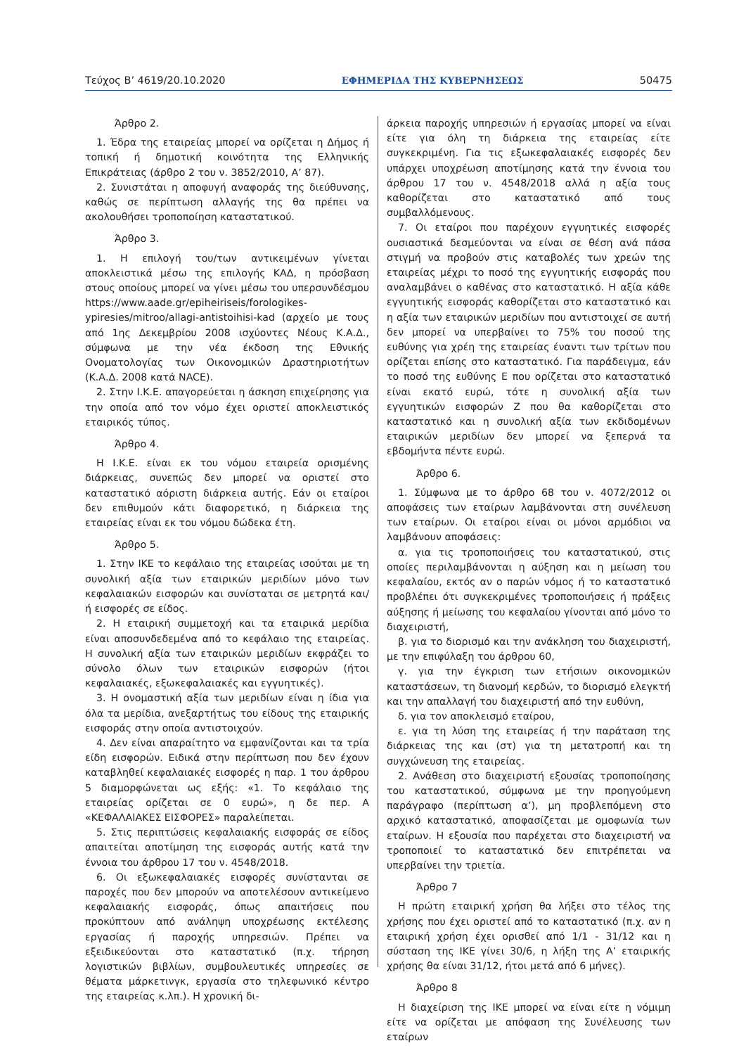Τεύχος Β’ 4619/20.10.2020 ΕΦΗΜΕΡΙΔΑ ΤΗΣ ΚΥΒΕΡΝΗΣΕΩΣ 50475
Άρθρο 2.
1. Έδρα της εταιρείας μπορεί να ορίζεται η Δήμος ή τοπική ή δημοτική κοινότητα της Ελληνικής Επικράτειας (άρθρο 2 του ν. 3852/2010, Α’ 87).
2. Συνιστάται η αποφυγή αναφοράς της διεύθυνσης, καθώς σε περίπτωση αλλαγής της θα πρέπει να ακολουθήσει τροποποίηση καταστατικού.
Άρθρο 3.
1. Η επιλογή του/των αντικειμένων γίνεται αποκλειστικά μέσω της επιλογής ΚΑΔ, η πρόσβαση στους οποίους μπορεί να γίνει μέσω του υπερσυνδέσμου https://www.aade.gr/epiheiriseis/forologikes-ypiresies/mitroo/allagi-antistoihisi-kad (αρχείο με τους από 1ης Δεκεμβρίου 2008 ισχύοντες Νέους Κ.Α.Δ., σύμφωνα με την νέα έκδοση της Εθνικής Ονοματολογίας των Οικονομικών Δραστηριοτήτων (Κ.Α.Δ. 2008 κατά NACE).
2. Στην Ι.Κ.Ε. απαγορεύεται η άσκηση επιχείρησης για την οποία από τον νόμο έχει οριστεί αποκλειστικός εταιρικός τύπος.
Άρθρο 4.
Η Ι.Κ.Ε. είναι εκ του νόμου εταιρεία ορισμένης διάρκειας, συνεπώς δεν μπορεί να οριστεί στο καταστατικό αόριστη διάρκεια αυτής. Εάν οι εταίροι δεν επιθυμούν κάτι διαφορετικό, η διάρκεια της εταιρείας είναι εκ του νόμου δώδεκα έτη.
Άρθρο 5.
1. Στην ΙΚΕ το κεφάλαιο της εταιρείας ισούται με τη συνολική αξία των εταιρικών μεριδίων μόνο των κεφαλαιακών εισφορών και συνίσταται σε μετρητά και/ή εισφορές σε είδος.
2. Η εταιρική συμμετοχή και τα εταιρικά μερίδια είναι αποσυνδεδεμένα από το κεφάλαιο της εταιρείας. Η συνολική αξία των εταιρικών μεριδίων εκφράζει το σύνολο όλων των εταιρικών εισφορών (ήτοι κεφαλαιακές, εξωκεφαλαιακές και εγγυητικές).
3. Η ονομαστική αξία των μεριδίων είναι η ίδια για όλα τα μερίδια, ανεξαρτήτως του είδους της εταιρικής εισφοράς στην οποία αντιστοιχούν.
4. Δεν είναι απαραίτητο να εμφανίζονται και τα τρία είδη εισφορών. Ειδικά στην περίπτωση που δεν έχουν καταβληθεί κεφαλαιακές εισφορές η παρ. 1 του άρθρου 5 διαμορφώνεται ως εξής: «1. Το κεφάλαιο της εταιρείας ορίζεται σε 0 ευρώ», η δε περ. Α «ΚΕΦΑΛΑΙΑΚΕΣ ΕΙΣΦΟΡΕΣ» παραλείπεται.
5. Στις περιπτώσεις κεφαλαιακής εισφοράς σε είδος απαιτείται αποτίμηση της εισφοράς αυτής κατά την έννοια του άρθρου 17 του ν. 4548/2018.
6. Οι εξωκεφαλαιακές εισφορές συνίστανται σε παροχές που δεν μπορούν να αποτελέσουν αντικείμενο κεφαλαιακής εισφοράς, όπως απαιτήσεις που προκύπτουν από ανάληψη υποχρέωσης εκτέλεσης εργασίας ή παροχής υπηρεσιών. Πρέπει να εξειδικεύονται στο καταστατικό (π.χ. τήρηση λογιστικών βιβλίων, συμβουλευτικές υπηρεσίες σε θέματα μάρκετινγκ, εργασία στο τηλεφωνικό κέντρο της εταιρείας κ.λπ.). Η χρονική δι-
άρκεια παροχής υπηρεσιών ή εργασίας μπορεί να είναι είτε για όλη τη διάρκεια της εταιρείας είτε συγκεκριμένη. Για τις εξωκεφαλαιακές εισφορές δεν υπάρχει υποχρέωση αποτίμησης κατά την έννοια του άρθρου 17 του ν. 4548/2018 αλλά η αξία τους καθορίζεται στο καταστατικό από τους συμβαλλόμενους.
7. Οι εταίροι που παρέχουν εγγυητικές εισφορές ουσιαστικά δεσμεύονται να είναι σε θέση ανά πάσα στιγμή να προβούν στις καταβολές των χρεών της εταιρείας μέχρι το ποσό της εγγυητικής εισφοράς που αναλαμβάνει ο καθένας στο καταστατικό. Η αξία κάθε εγγυητικής εισφοράς καθορίζεται στο καταστατικό και η αξία των εταιρικών μεριδίων που αντιστοιχεί σε αυτή δεν μπορεί να υπερβαίνει το 75% του ποσού της ευθύνης για χρέη της εταιρείας έναντι των τρίτων που ορίζεται επίσης στο καταστατικό. Για παράδειγμα, εάν το ποσό της ευθύνης Ε που ορίζεται στο καταστατικό είναι εκατό ευρώ, τότε η συνολική αξία των εγγυητικών εισφορών Ζ που θα καθορίζεται στο καταστατικό και η συνολική αξία των εκδιδομένων εταιρικών μεριδίων δεν μπορεί να ξεπερνά τα εβδομήντα πέντε ευρώ.
Άρθρο 6.
1. Σύμφωνα με το άρθρο 68 του ν. 4072/2012 οι αποφάσεις των εταίρων λαμβάνονται στη συνέλευση των εταίρων. Οι εταίροι είναι οι μόνοι αρμόδιοι να λαμβάνουν αποφάσεις:
α. για τις τροποποιήσεις του καταστατικού, στις οποίες περιλαμβάνονται η αύξηση και η μείωση του κεφαλαίου, εκτός αν ο παρών νόμος ή το καταστατικό προβλέπει ότι συγκεκριμένες τροποποιήσεις ή πράξεις αύξησης ή μείωσης του κεφαλαίου γίνονται από μόνο το διαχειριστή,
β. για το διορισμό και την ανάκληση του διαχειριστή, με την επιφύλαξη του άρθρου 60,
γ. για την έγκριση των ετήσιων οικονομικών καταστάσεων, τη διανομή κερδών, το διορισμό ελεγκτή και την απαλλαγή του διαχειριστή από την ευθύνη,
δ. για τον αποκλεισμό εταίρου,
ε. για τη λύση της εταιρείας ή την παράταση της διάρκειας της και (στ) για τη μετατροπή και τη συγχώνευση της εταιρείας.
2. Ανάθεση στο διαχειριστή εξουσίας τροποποίησης του καταστατικού, σύμφωνα με την προηγούμενη παράγραφο (περίπτωση α’), μη προβλεπόμενη στο αρχικό καταστατικό, αποφασίζεται με ομοφωνία των εταίρων. Η εξουσία που παρέχεται στο διαχειριστή να τροποποιεί το καταστατικό δεν επιτρέπεται να υπερβαίνει την τριετία.
Άρθρο 7
Η πρώτη εταιρική χρήση θα λήξει στο τέλος της χρήσης που έχει οριστεί από το καταστατικό (π.χ. αν η εταιρική χρήση έχει ορισθεί από 1/1 - 31/12 και η σύσταση της ΙΚΕ γίνει 30/6, η λήξη της Α’ εταιρικής χρήσης θα είναι 31/12, ήτοι μετά από 6 μήνες).
Άρθρο 8
Η διαχείριση της ΙΚΕ μπορεί να είναι είτε η νόμιμη είτε να ορίζεται με απόφαση της Συνέλευσης των εταίρων